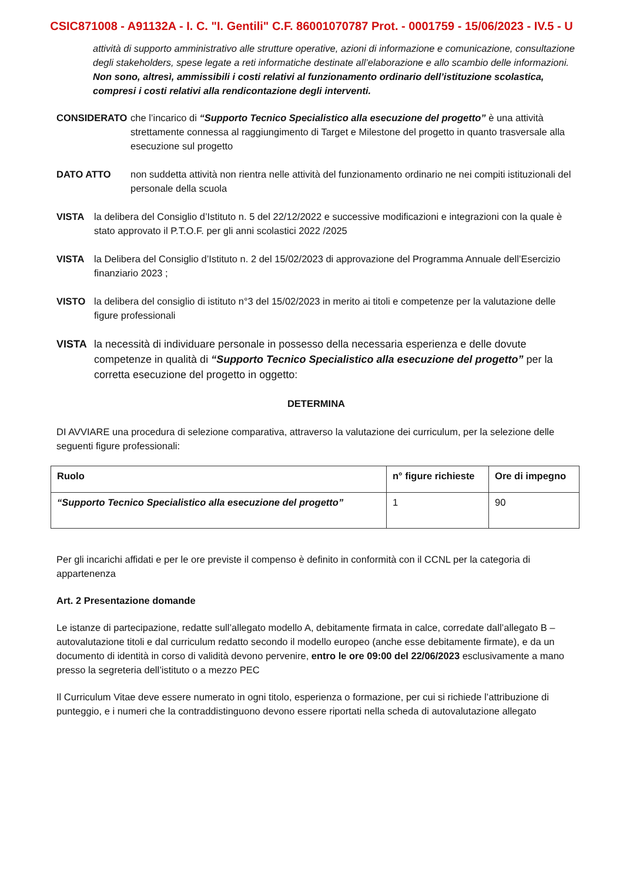CSIC871008 - A91132A - I. C. "I. Gentili" C.F. 86001070787 Prot. - 0001759 - 15/06/2023 - IV.5 - U
attività di supporto amministrativo alle strutture operative, azioni di informazione e comunicazione, consultazione degli stakeholders, spese legate a reti informatiche destinate all’elaborazione e allo scambio delle informazioni. Non sono, altresì, ammissibili i costi relativi al funzionamento ordinario dell’istituzione scolastica, compresi i costi relativi alla rendicontazione degli interventi.
CONSIDERATO che l’incarico di “Supporto Tecnico Specialistico alla esecuzione del progetto” è una attività strettamente connessa al raggiungimento di Target e Milestone del progetto in quanto trasversale alla esecuzione sul progetto
DATO ATTO non suddetta attività non rientra nelle attività del funzionamento ordinario ne nei compiti istituzionali del personale della scuola
VISTA la delibera del Consiglio d’Istituto n. 5 del 22/12/2022 e successive modificazioni e integrazioni con la quale è stato approvato il P.T.O.F. per gli anni scolastici 2022 /2025
VISTA la Delibera del Consiglio d’Istituto n. 2 del 15/02/2023 di approvazione del Programma Annuale dell’Esercizio finanziario 2023 ;
VISTO la delibera del consiglio di istituto n°3 del 15/02/2023 in merito ai titoli e competenze per la valutazione delle figure professionali
VISTA la necessità di individuare personale in possesso della necessaria esperienza e delle dovute competenze in qualità di “Supporto Tecnico Specialistico alla esecuzione del progetto” per la corretta esecuzione del progetto in oggetto:
DETERMINA
DI AVVIARE una procedura di selezione comparativa, attraverso la valutazione dei curriculum, per la selezione delle seguenti figure professionali:
| Ruolo | n° figure richieste | Ore di impegno |
| --- | --- | --- |
| “Supporto Tecnico Specialistico alla esecuzione del progetto” | 1 | 90 |
Per gli incarichi affidati e per le ore previste il compenso è definito in conformità con il CCNL per la categoria di appartenenza
Art. 2 Presentazione domande
Le istanze di partecipazione, redatte sull’allegato modello A, debitamente firmata in calce, corredate dall’allegato B – autovalutazione titoli e dal curriculum redatto secondo il modello europeo (anche esse debitamente firmate), e da un documento di identità in corso di validità devono pervenire, entro le ore 09:00 del 22/06/2023 esclusivamente a mano presso la segreteria dell’istituto o a mezzo PEC
Il Curriculum Vitae deve essere numerato in ogni titolo, esperienza o formazione, per cui si richiede l’attribuzione di punteggio, e i numeri che la contraddistinguono devono essere riportati nella scheda di autovalutazione allegato